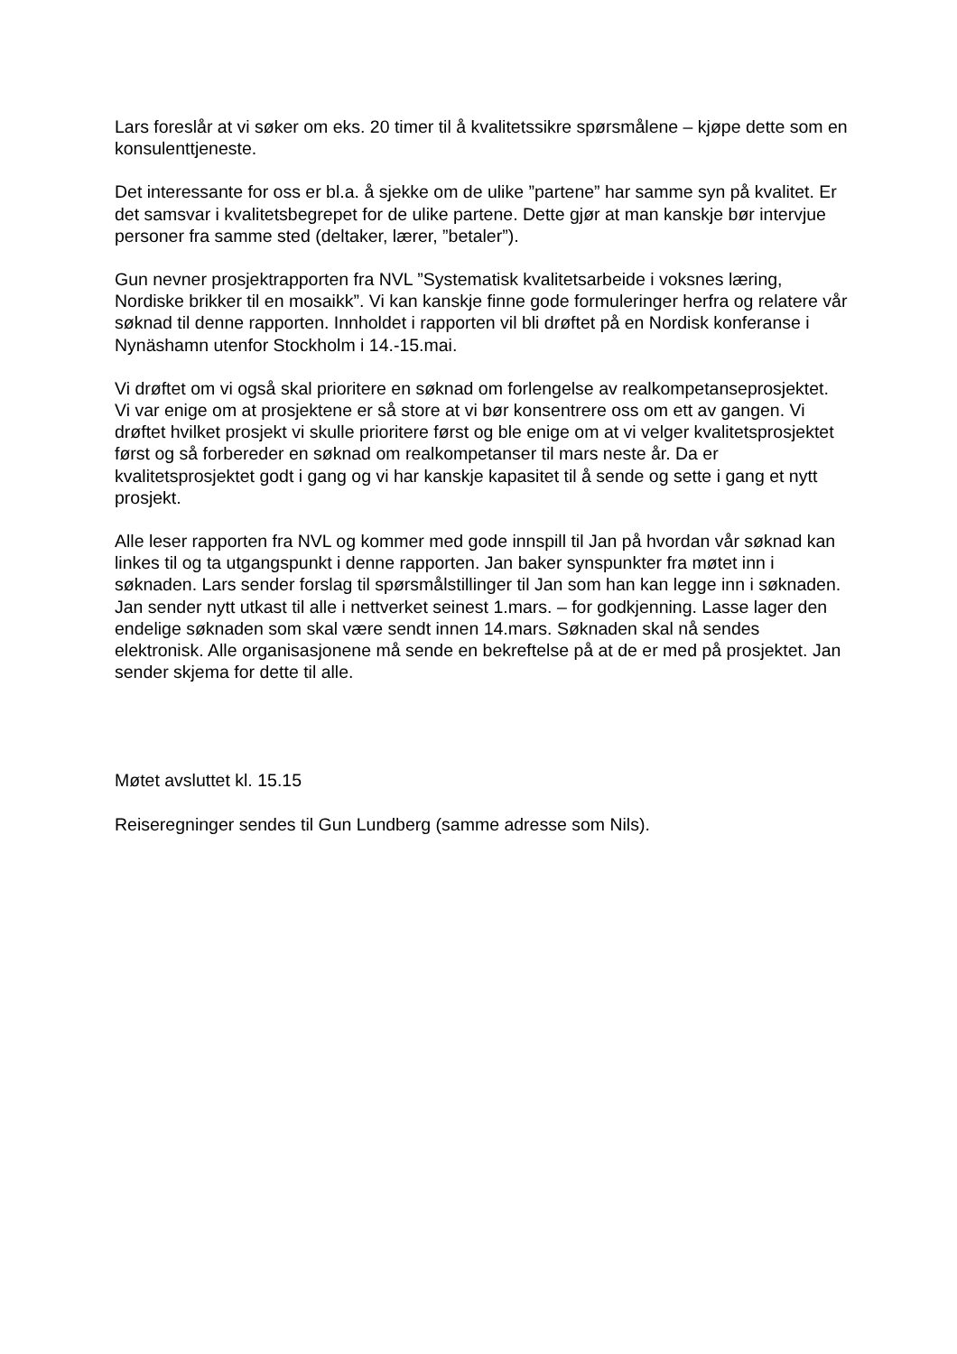Lars foreslår at vi søker om eks. 20 timer til å kvalitetssikre spørsmålene – kjøpe dette som en konsulenttjeneste.
Det interessante for oss er bl.a. å sjekke om de ulike ”partene” har samme syn på kvalitet. Er det samsvar i kvalitetsbegrepet for de ulike partene. Dette gjør at man kanskje bør intervjue personer fra samme sted (deltaker, lærer, ”betaler”).
Gun nevner prosjektrapporten fra NVL ”Systematisk kvalitetsarbeide i voksnes læring, Nordiske brikker til en mosaikk”. Vi kan kanskje finne gode formuleringer herfra og relatere vår søknad til denne rapporten. Innholdet i rapporten vil bli drøftet på en Nordisk konferanse i Nynäshamn utenfor Stockholm i 14.-15.mai.
Vi drøftet om vi også skal prioritere en søknad om forlengelse av realkompetanseprosjektet. Vi var enige om at prosjektene er så store at vi bør konsentrere oss om ett av gangen. Vi drøftet hvilket prosjekt vi skulle prioritere først og ble enige om at vi velger kvalitetsprosjektet først og så forbereder en søknad om realkompetanser til mars neste år. Da er kvalitetsprosjektet godt i gang og vi har kanskje kapasitet til å sende og sette i gang et nytt prosjekt.
Alle leser rapporten fra NVL og kommer med gode innspill til Jan på hvordan vår søknad kan linkes til og ta utgangspunkt i denne rapporten. Jan baker synspunkter fra møtet inn i søknaden. Lars sender forslag til spørsmålstillinger til Jan som han kan legge inn i søknaden. Jan sender nytt utkast til alle i nettverket seinest 1.mars. – for godkjenning. Lasse lager den endelige søknaden som skal være sendt innen 14.mars. Søknaden skal nå sendes elektronisk. Alle organisasjonene må sende en bekreftelse på at de er med på prosjektet. Jan sender skjema for dette til alle.
Møtet avsluttet kl. 15.15
Reiseregninger sendes til Gun Lundberg (samme adresse som Nils).